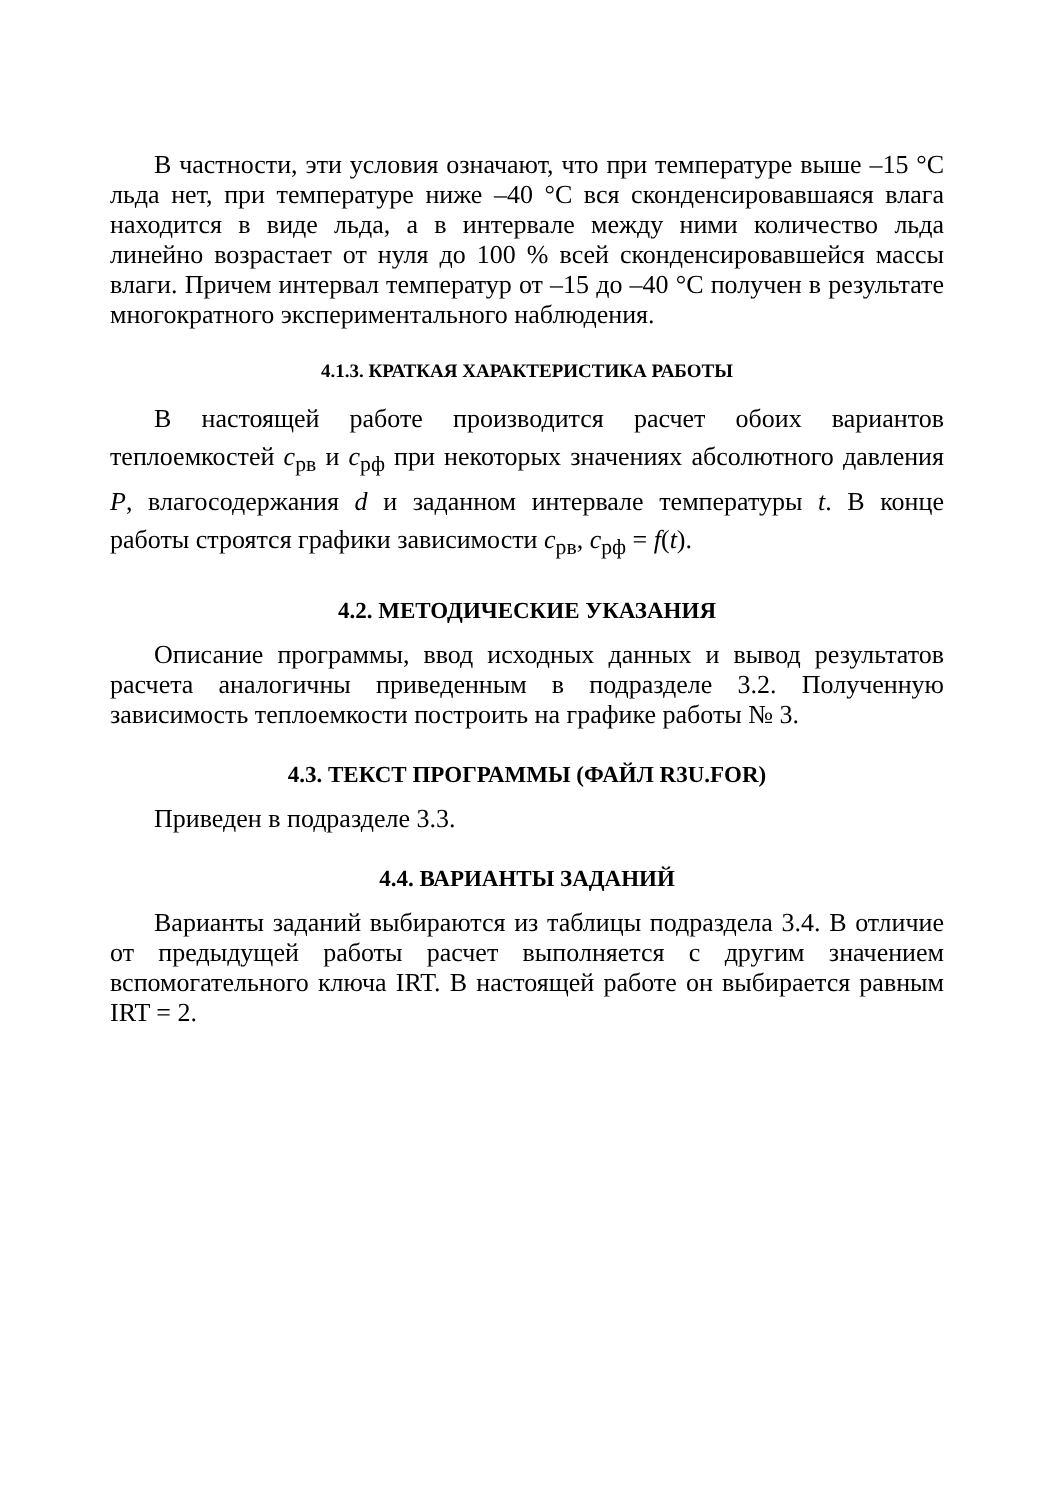В частности, эти условия означают, что при температуре выше –15 °С льда нет, при температуре ниже –40 °С вся сконденсировавшаяся влага находится в виде льда, а в интервале между ними количество льда линейно возрастает от нуля до 100 % всей сконденсировавшейся массы влаги. Причем интервал температур от –15 до –40 °С получен в результате многократного экспериментального наблюдения.
4.1.3. КРАТКАЯ ХАРАКТЕРИСТИКА РАБОТЫ
В настоящей работе производится расчет обоих вариантов теплоемкостей c<sub>рв</sub> и c<sub>рф</sub> при некоторых значениях абсолютного давления P, влагосодержания d и заданном интервале температуры t. В конце работы строятся графики зависимости c<sub>рв</sub>, c<sub>рф</sub> = f(t).
4.2. МЕТОДИЧЕСКИЕ УКАЗАНИЯ
Описание программы, ввод исходных данных и вывод результатов расчета аналогичны приведенным в подразделе 3.2. Полученную зависимость теплоемкости построить на графике работы № 3.
4.3. ТЕКСТ ПРОГРАММЫ (ФАЙЛ R3U.FOR)
Приведен в подразделе 3.3.
4.4. ВАРИАНТЫ ЗАДАНИЙ
Варианты заданий выбираются из таблицы подраздела 3.4. В отличие от предыдущей работы расчет выполняется с другим значением вспомогательного ключа IRT. В настоящей работе он выбирается равным IRT = 2.